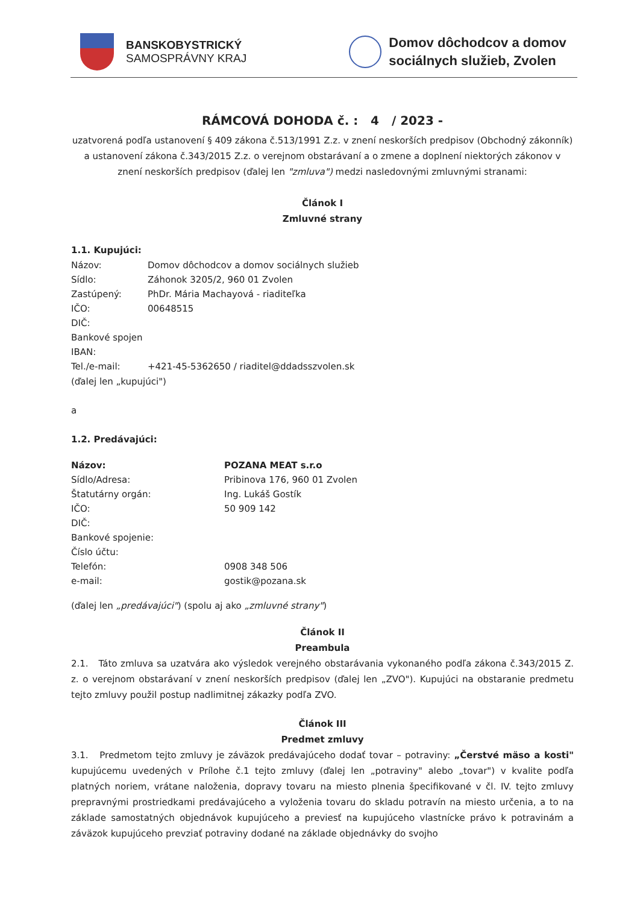BANSKOBYSTRICKÝ
SAMOSPRÁVNY KRAJ
Domov dôchodcov a domov
sociálnych služieb, Zvolen
RÁMCOVÁ DOHODA č. : 4 / 2023 -
uzatvorená podľa ustanovení § 409 zákona č.513/1991 Z.z. v znení neskorších predpisov (Obchodný zákonník) a ustanovení zákona č.343/2015 Z.z. o verejnom obstarávaní a o zmene a doplnení niektorých zákonov v znení neskorších predpisov (ďalej len "zmluva") medzi nasledovnými zmluvnými stranami:
Článok I
Zmluvné strany
1.1. Kupujúci:
| Názov: | Domov dôchodcov a domov sociálnych služieb |
| Sídlo: | Záhonok 3205/2, 960 01 Zvolen |
| Zastúpený: | PhDr. Mária Machayová - riaditeľka |
| IČO: | 00648515 |
| DIČ: | |
| Bankové spojen | |
| IBAN: | |
| Tel./e-mail: | +421-45-5362650 / riaditel@ddadsszvolen.sk |
(ďalej len „kupujúci")
a
1.2. Predávajúci:
| Názov: | POZANA MEAT s.r.o |
| Sídlo/Adresa: | Pribinova 176, 960 01 Zvolen |
| Štatutárny orgán: | Ing. Lukáš Gostík |
| IČO: | 50 909 142 |
| DIČ: | |
| Bankové spojenie: | |
| Číslo účtu: | |
| Telefón: | 0908 348 506 |
| e-mail: | gostik@pozana.sk |
(ďalej len „predávajúci") (spolu aj ako „zmluvné strany")
Článok II
Preambula
2.1. Táto zmluva sa uzatvára ako výsledok verejného obstarávania vykonaného podľa zákona č.343/2015 Z. z. o verejnom obstarávaní v znení neskorších predpisov (ďalej len „ZVO"). Kupujúci na obstaranie predmetu tejto zmluvy použil postup nadlimitnej zákazky podľa ZVO.
Článok III
Predmet zmluvy
3.1. Predmetom tejto zmluvy je záväzok predávajúceho dodať tovar – potraviny: „Čerstvé mäso a kosti" kupujúcemu uvedených v Prílohe č.1 tejto zmluvy (ďalej len „potraviny" alebo „tovar") v kvalite podľa platných noriem, vrátane naloženia, dopravy tovaru na miesto plnenia špecifikované v čl. IV. tejto zmluvy prepravnými prostriedkami predávajúceho a vyloženia tovaru do skladu potravín na miesto určenia, a to na základe samostatných objednávok kupujúceho a previesť na kupujúceho vlastnícke právo k potravinám a záväzok kupujúceho prevziať potraviny dodané na základe objednávky do svojho